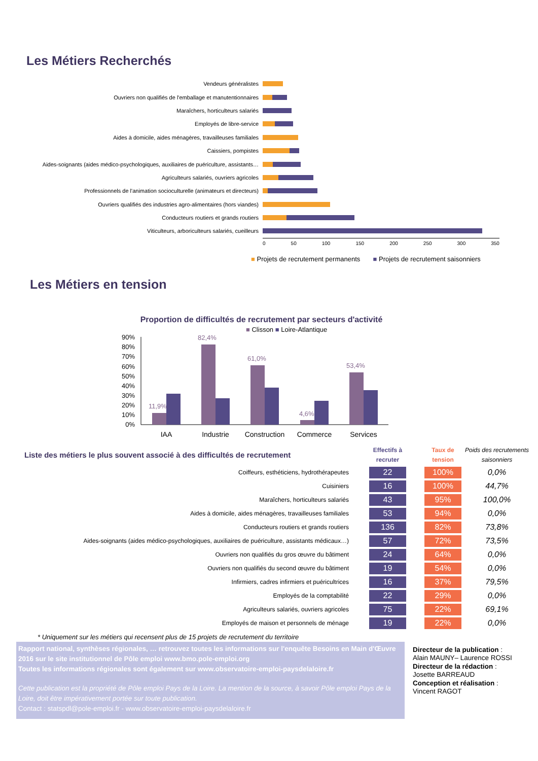Les Métiers Recherchés
Vendeurs généralistes
Ouvriers non qualifiés de l'emballage et manutentionnaires
Maraîchers, horticulteurs salariés
Employés de libre-service
Aides à domicile, aides ménagères, travailleuses familiales
Caissiers, pompistes
Aides-soignants (aides médico-psychologiques, auxiliaires de puériculture, assistants…
Agriculteurs salariés, ouvriers agricoles
Professionnels de l'animation socioculturelle (animateurs et directeurs)
Ouvriers qualifiés des industries agro-alimentaires (hors viandes)
Conducteurs routiers et grands routiers
Viticulteurs, arboriculteurs salariés, cueilleurs
0 50 100 150 200 250 300 350
■ Projets de recrutement permanents ■ Projets de recrutement saisonniers
Les Métiers en tension
Proportion de difficultés de recrutement par secteurs d'activité
■ Clisson ■ Loire-Atlantique
90%
80%
70%
60%
50%
40%
30%
20%
10%
0%
11,9%
82,4%
61,0%
4,6%
53,4%
IAA
Industrie
Construction
Commerce
Services
| Liste des métiers le plus souvent associé à des difficultés de recrutement | | Effectifs à recruter | | Taux de tension | Poids des recrutements saisonniers |
| Coiffeurs, esthéticiens, hydrothérapeutes | | 22 | | 100% | 0,0% |
| Cuisiniers | | 16 | | 100% | 44,7% |
| Maraîchers, horticulteurs salariés | | 43 | | 95% | 100,0% |
| Aides à domicile, aides ménagères, travailleuses familiales | | 53 | | 94% | 0,0% |
| Conducteurs routiers et grands routiers | | 136 | | 82% | 73,8% |
| Aides-soignants (aides médico-psychologiques, auxiliaires de puériculture, assistants médicaux…) | | 57 | | 72% | 73,5% |
| Ouvriers non qualifiés du gros œuvre du bâtiment | | 24 | | 64% | 0,0% |
| Ouvriers non qualifiés du second œuvre du bâtiment | | 19 | | 54% | 0,0% |
| Infirmiers, cadres infirmiers et puéricultrices | | 16 | | 37% | 79,5% |
| Employés de la comptabilité | | 22 | | 29% | 0,0% |
| Agriculteurs salariés, ouvriers agricoles | | 75 | | 22% | 69,1% |
| Employés de maison et personnels de ménage | | 19 | | 22% | 0,0% |
* Uniquement sur les métiers qui recensent plus de 15 projets de recrutement du territoire
Rapport national, synthèses régionales, … retrouvez toutes les informations sur l'enquête Besoins en Main d'Œuvre 2016 sur le site institutionnel de Pôle emploi www.bmo.pole-emploi.org
Toutes les informations régionales sont également sur www.observatoire-emploi-paysdelaloire.fr
Cette publication est la propriété de Pôle emploi Pays de la Loire. La mention de la source, à savoir Pôle emploi Pays de la Loire, doit être impérativement portée sur toute publication.
Contact : statspdl@pole-emploi.fr - www.observatoire-emploi-paysdelaloire.fr
Directeur de la publication :
Alain MAUNY– Laurence ROSSI
Directeur de la rédaction :
Josette BARREAUD
Conception et réalisation :
Vincent RAGOT